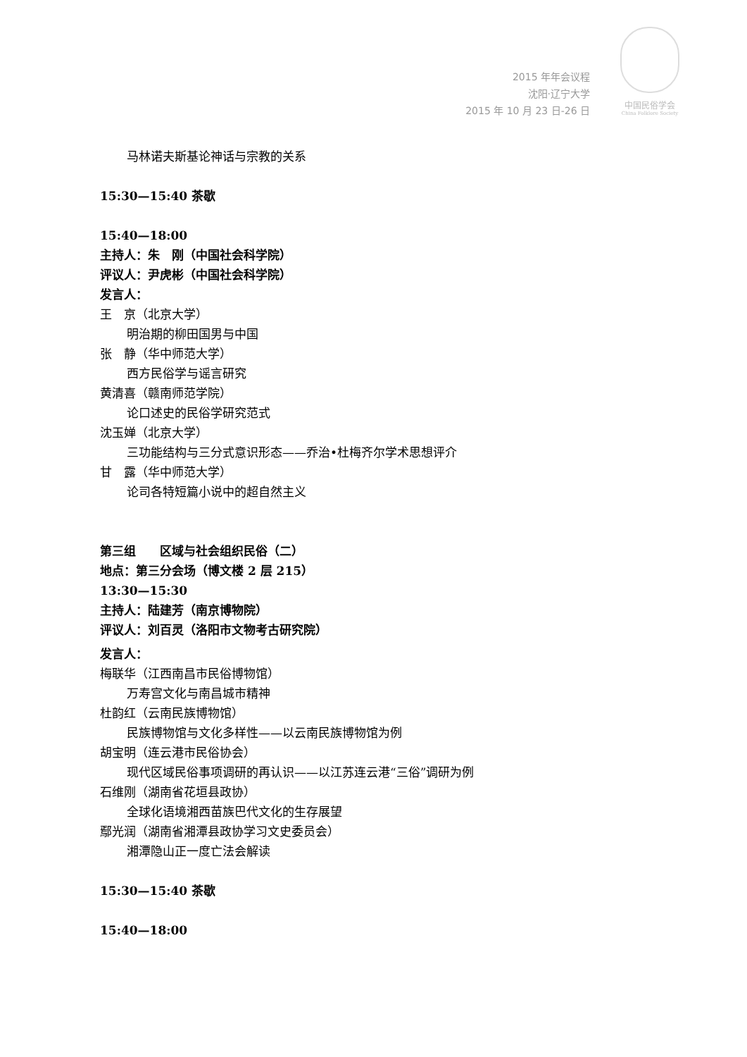2015 年年会议程
沈阳·辽宁大学
2015 年 10 月 23 日-26 日
中国民俗学会
China Folklore Society
马林诺夫斯基论神话与宗教的关系
15:30—15:40 茶歇
15:40—18:00
主持人：朱　刚（中国社会科学院）
评议人：尹虎彬（中国社会科学院）
发言人：
王　京（北京大学）
明治期的柳田国男与中国
张　静（华中师范大学）
西方民俗学与谣言研究
黄清喜（赣南师范学院）
论口述史的民俗学研究范式
沈玉婵（北京大学）
三功能结构与三分式意识形态——乔治•杜梅齐尔学术思想评介
甘　露（华中师范大学）
论司各特短篇小说中的超自然主义
第三组　　区域与社会组织民俗（二）
地点：第三分会场（博文楼 2 层 215）
13:30—15:30
主持人：陆建芳（南京博物院）
评议人：刘百灵（洛阳市文物考古研究院）
发言人：
梅联华（江西南昌市民俗博物馆）
万寿宫文化与南昌城市精神
杜韵红（云南民族博物馆）
民族博物馆与文化多样性——以云南民族博物馆为例
胡宝明（连云港市民俗协会）
现代区域民俗事项调研的再认识——以江苏连云港“三俗”调研为例
石维刚（湖南省花垣县政协）
全球化语境湘西苗族巴代文化的生存展望
鄢光润（湖南省湘潭县政协学习文史委员会）
湘潭隐山正一度亡法会解读
15:30—15:40 茶歇
15:40—18:00